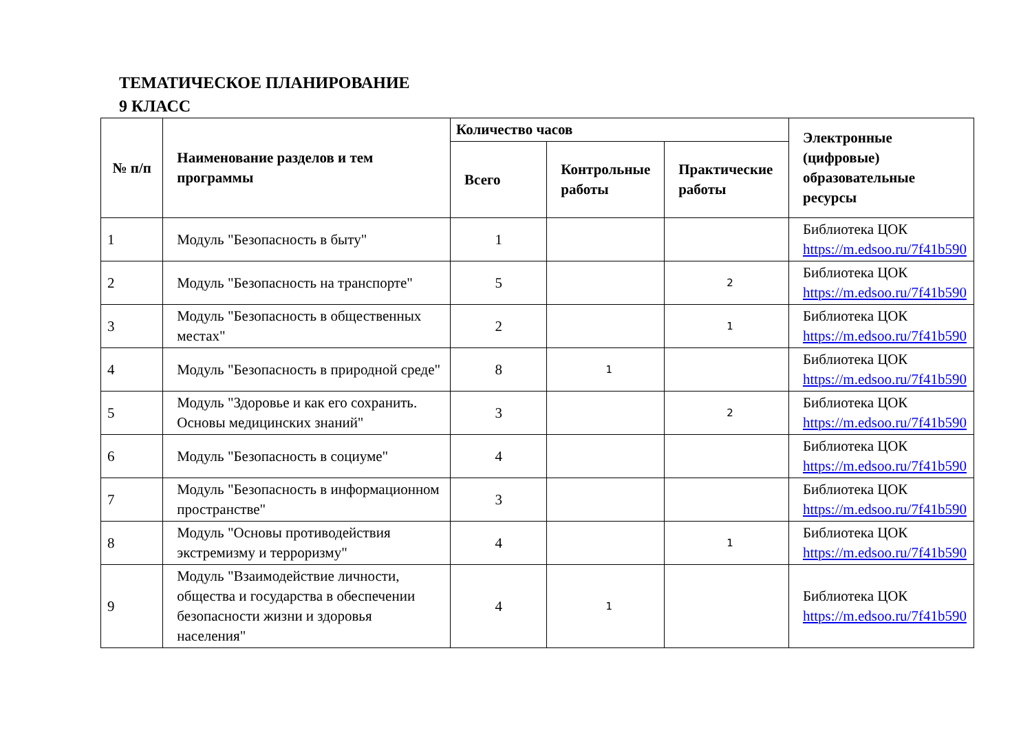ТЕМАТИЧЕСКОЕ ПЛАНИРОВАНИЕ
9 КЛАСС
| № п/п | Наименование разделов и тем программы | Количество часов | | | Электронные (цифровые) образовательные ресурсы |
| --- | --- | --- | --- | --- | --- |
| | | Всего | Контрольные работы | Практические работы | |
| 1 | Модуль "Безопасность в быту" | 1 | | | Библиотека ЦОК https://m.edsoo.ru/7f41b590 |
| 2 | Модуль "Безопасность на транспорте" | 5 | | 2 | Библиотека ЦОК https://m.edsoo.ru/7f41b590 |
| 3 | Модуль "Безопасность в общественных местах" | 2 | | 1 | Библиотека ЦОК https://m.edsoo.ru/7f41b590 |
| 4 | Модуль "Безопасность в природной среде" | 8 | 1 | | Библиотека ЦОК https://m.edsoo.ru/7f41b590 |
| 5 | Модуль "Здоровье и как его сохранить. Основы медицинских знаний" | 3 | | 2 | Библиотека ЦОК https://m.edsoo.ru/7f41b590 |
| 6 | Модуль "Безопасность в социуме" | 4 | | | Библиотека ЦОК https://m.edsoo.ru/7f41b590 |
| 7 | Модуль "Безопасность в информационном пространстве" | 3 | | | Библиотека ЦОК https://m.edsoo.ru/7f41b590 |
| 8 | Модуль "Основы противодействия экстремизму и терроризму" | 4 | | 1 | Библиотека ЦОК https://m.edsoo.ru/7f41b590 |
| 9 | Модуль "Взаимодействие личности, общества и государства в обеспечении безопасности жизни и здоровья населения" | 4 | 1 | | Библиотека ЦОК https://m.edsoo.ru/7f41b590 |